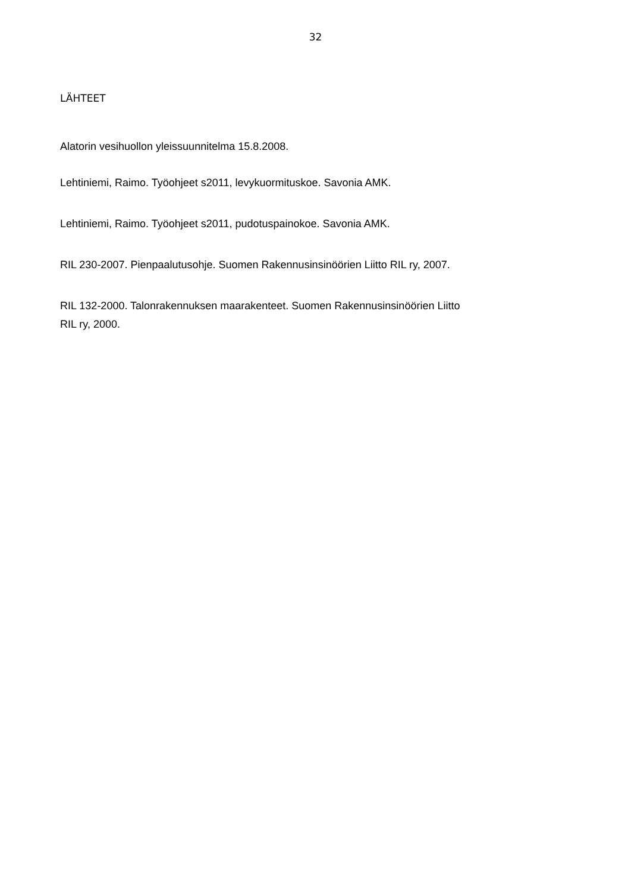32
LÄHTEET
Alatorin vesihuollon yleissuunnitelma 15.8.2008.
Lehtiniemi, Raimo. Työohjeet s2011, levykuormituskoe. Savonia AMK.
Lehtiniemi, Raimo. Työohjeet s2011, pudotuspainokoe. Savonia AMK.
RIL 230-2007. Pienpaalutusohje. Suomen Rakennusinsinöörien Liitto RIL ry, 2007.
RIL 132-2000. Talonrakennuksen maarakenteet. Suomen Rakennusinsinöörien Liitto
RIL ry, 2000.